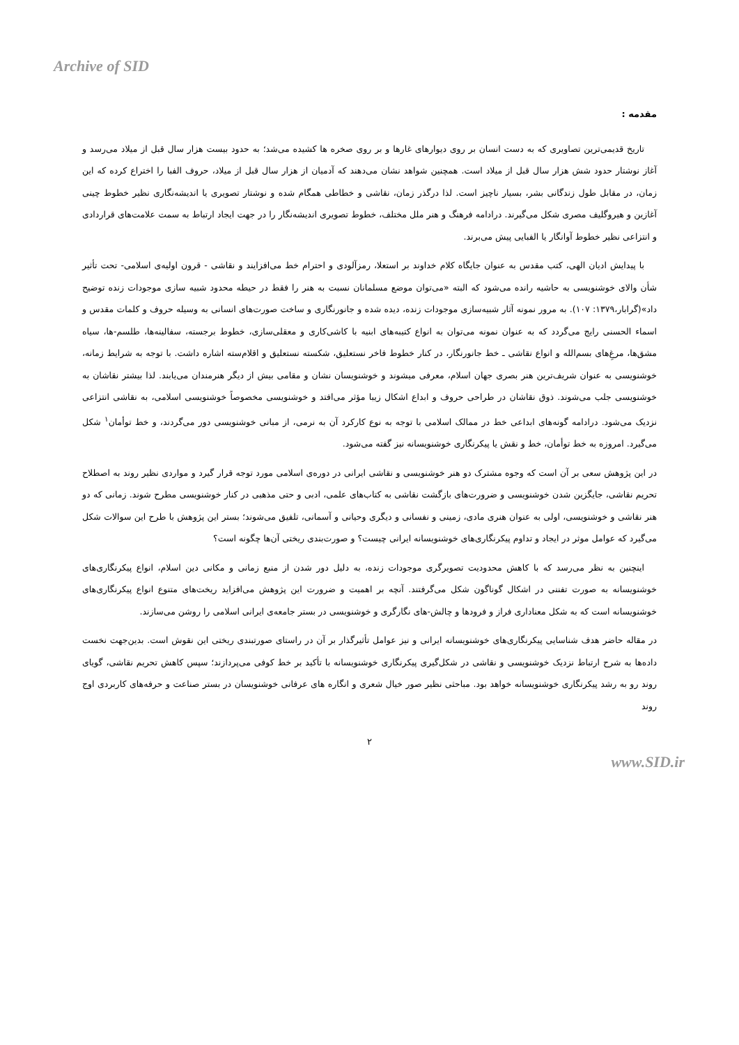Archive of SID
مقدمه :
تاریخ قدیمی‌ترین تصاویری که به دست انسان بر روی دیوارهای غارها و بر روی صخره ها کشیده می‌شد؛ به حدود بیست هزار سال قبل از میلاد می‌رسد و آغاز نوشتار حدود شش هزار سال قبل از میلاد است. همچنین شواهد نشان می‌دهند که آدمیان از هزار سال قبل از میلاد، حروف الفبا را اختراع کرده که این زمان، در مقابل طول زندگانی بشر، بسیار ناچیز است. لذا درگذر زمان، نقاشی و خطاطی همگام شده و نوشتار تصویری یا اندیشه‌نگاری نظیر خطوط چینی آغازین و هیروگلیف مصری شکل می‌گیرند. درادامه فرهنگ و هنر ملل مختلف، خطوط تصویری اندیشه‌نگار را در جهت ایجاد ارتباط به سمت علامت‌های قراردادی و انتزاعی نظیر خطوط آوانگار یا الفبایی پیش می‌برند.
با پیدایش ادیان الهی، کتب مقدس به عنوان جایگاه کلام خداوند بر استعلا، رمزآلودی و احترام خط می‌افزایند و نقاشی - قرون اولیه‌ی اسلامی- تحت تأثیر شأن والای خوشنویسی به حاشیه رانده می‌شود که البته «می‌توان موضع مسلمانان نسبت به هنر را فقط در حیطه محدود شبیه سازی موجودات زنده توضیح داد»(گرابار،۱۳۷۹: ۱۰۷). به مرور نمونه آثار شبیه‌سازی موجودات زنده، دیده شده و جانورنگاری و ساخت صورت‌های انسانی به وسیله حروف و کلمات مقدس و اسماء الحسنی رایج می‌گردد که به عنوان نمونه می‌توان به انواع کتیبه‌های ابنیه با کاشی‌کاری و معقلی‌سازی، خطوط برجسته، سفالینه‌ها، طلسم-ها، سیاه مشق‌ها، مرغِ‌های بسم‌الله و انواع نقاشی ـ خط جانورنگار، در کنار خطوط فاخر نستعلیق، شکسته نستعلیق و اقلام‌سته اشاره داشت. با توجه به شرایط زمانه، خوشنویسی به عنوان شریف‌ترین هنر بصری جهان اسلام، معرفی میشوند و خوشنویسان نشان و مقامی بیش از دیگر هنرمندان می‌یابند. لذا بیشتر نقاشان به خوشنویسی جلب می‌شوند. ذوق نقاشان در طراحی حروف و ابداع اشکال زیبا مؤثر می‌افتد و خوشنویسی مخصوصاً خوشنویسی اسلامی، به نقاشی انتزاعی نزدیک می‌شود. درادامه گونه‌های ابداعی خط در ممالک اسلامی با توجه به نوع کارکرد آن به نرمی، از مبانی خوشنویسی دور می‌گردند، و خط توأمان<sup>۱</sup> شکل می‌گیرد. امروزه به خط توأمان، خط و نقش یا پیکرنگاری خوشنویسانه نیز گفته می‌شود.
در این پژوهش سعی بر آن است که وجوه مشترک دو هنر خوشنویسی و نقاشی ایرانی در دوره‌ی اسلامی مورد توجه قرار گیرد و مواردی نظیر روند به اصطلاح تحریم نقاشی، جایگزین شدن خوشنویسی و ضرورت‌های بازگشت نقاشی به کتاب‌های علمی، ادبی و حتی مذهبی در کنار خوشنویسی مطرح شوند. زمانی که دو هنر نقاشی و خوشنویسی، اولی به عنوان هنری مادی، زمینی و نفسانی و دیگری وحیانی و آسمانی، تلفیق می‌شوند؛ بستر این پژوهش با طرح این سوالات شکل می‌گیرد که عوامل موثر در ایجاد و تداوم پیکرنگاری‌های خوشنویسانه ایرانی چیست؟ و صورت‌بندی ریختی آن‌ها چگونه است؟
اینچنین به نظر می‌رسد که با کاهش محدودیت تصویرگری موجودات زنده، به دلیل دور شدن از منبع زمانی و مکانی دین اسلام، انواع پیکرنگاری‌های خوشنویسانه به صورت تفننی در اشکال گوناگون شکل می‌گرفتند. آنچه بر اهمیت و ضرورت این پژوهش می‌افزاید ریخت‌های متنوع انواع پیکرنگاری‌های خوشنویسانه است که به شکل معناداری فراز و فرودها و چالش-های نگارگری و خوشنویسی در بستر جامعه‌ی ایرانی اسلامی را روشن می‌سازند.
در مقاله حاضر هدف شناسایی پیکرنگاری‌های خوشنویسانه ایرانی و نیز عوامل تأثیرگذار بر آن در راستای صورتبندی ریختی این نقوش است. بدین‌جهت نخست داده‌ها به شرح ارتباط نزدیک خوشنویسی و نقاشی در شکل‌گیری پیکرنگاری خوشنویسانه با تأکید بر خط کوفی می‌پردازند؛ سپس کاهش تحریم نقاشی، گویای روند رو به رشد پیکرنگاری خوشنویسانه خواهد بود. مباحثی نظیر صور خیال شعری و انگاره های عرفانی خوشنویسان در بستر صناعت و حرفه‌های کاربردی اوج روند
۲
www.SID.ir